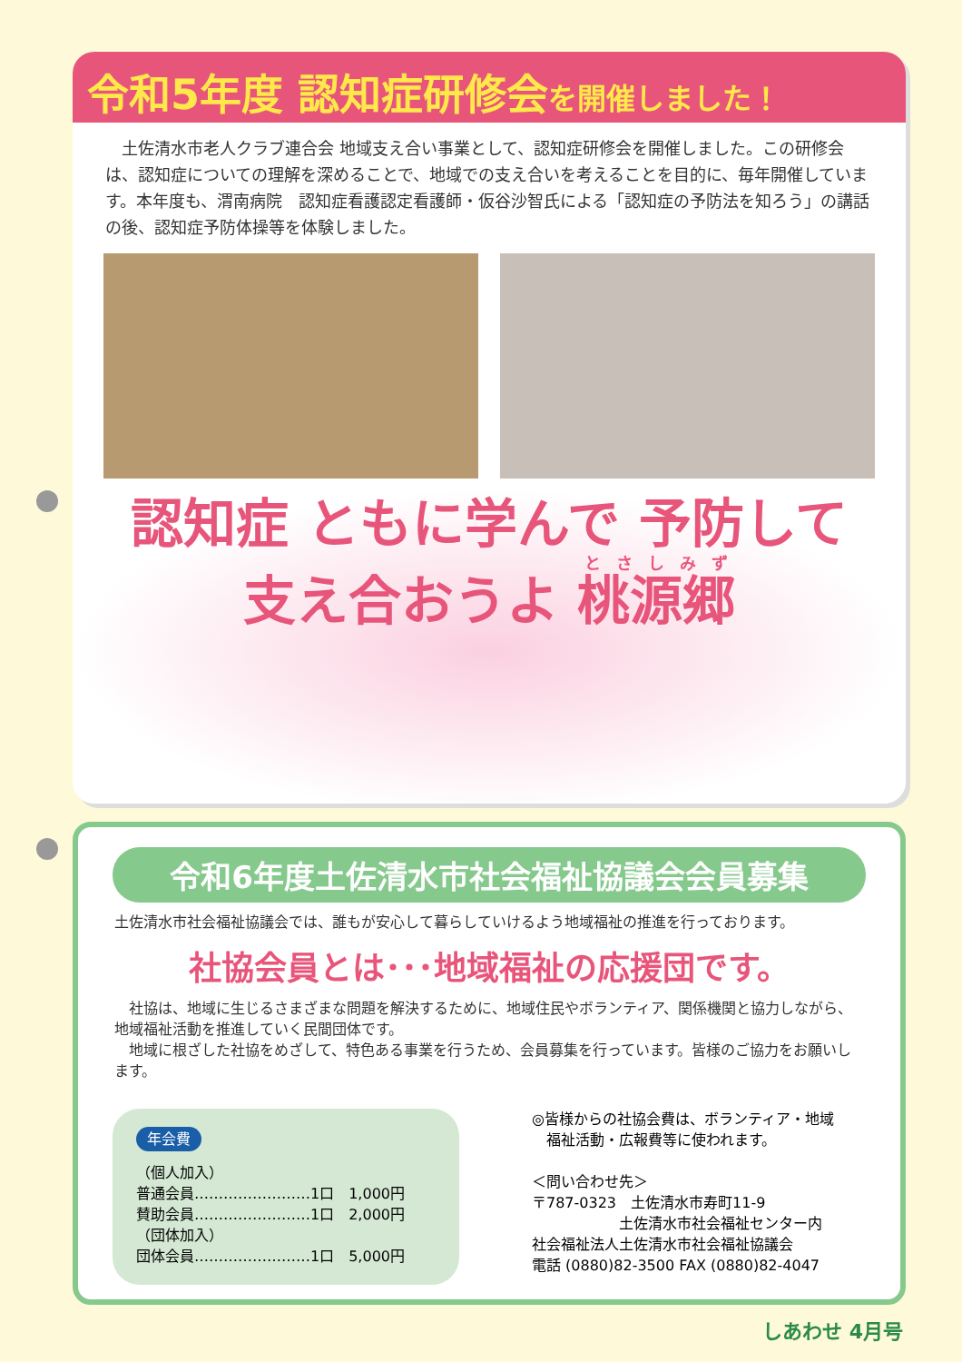令和5年度 認知症研修会を開催しました！
　土佐清水市老人クラブ連合会 地域支え合い事業として、認知症研修会を開催しました。この研修会は、認知症についての理解を深めることで、地域での支え合いを考えることを目的に、毎年開催しています。本年度も、渭南病院　認知症看護認定看護師・仮谷沙智氏による「認知症の予防法を知ろう」の講話の後、認知症予防体操等を体験しました。
認知症 ともに学んで 予防して
支え合おうよ 桃源郷
令和6年度土佐清水市社会福祉協議会会員募集
土佐清水市社会福祉協議会では、誰もが安心して暮らしていけるよう地域福祉の推進を行っております。
社協会員とは･･･地域福祉の応援団です。
　社協は、地域に生じるさまざまな問題を解決するために、地域住民やボランティア、関係機関と協力しながら、地域福祉活動を推進していく民間団体です。
　地域に根ざした社協をめざして、特色ある事業を行うため、会員募集を行っています。皆様のご協力をお願いします。
年会費
（個人加入）
普通会員……………………1口　1,000円
賛助会員……………………1口　2,000円
（団体加入）
団体会員……………………1口　5,000円
◎皆様からの社協会費は、ボランティア・地域
　福祉活動・広報費等に使われます。
＜問い合わせ先＞
〒787-0323　土佐清水市寿町11-9
　　　　　　土佐清水市社会福祉センター内
社会福祉法人土佐清水市社会福祉協議会
電話 (0880)82-3500 FAX (0880)82-4047
しあわせ 4月号